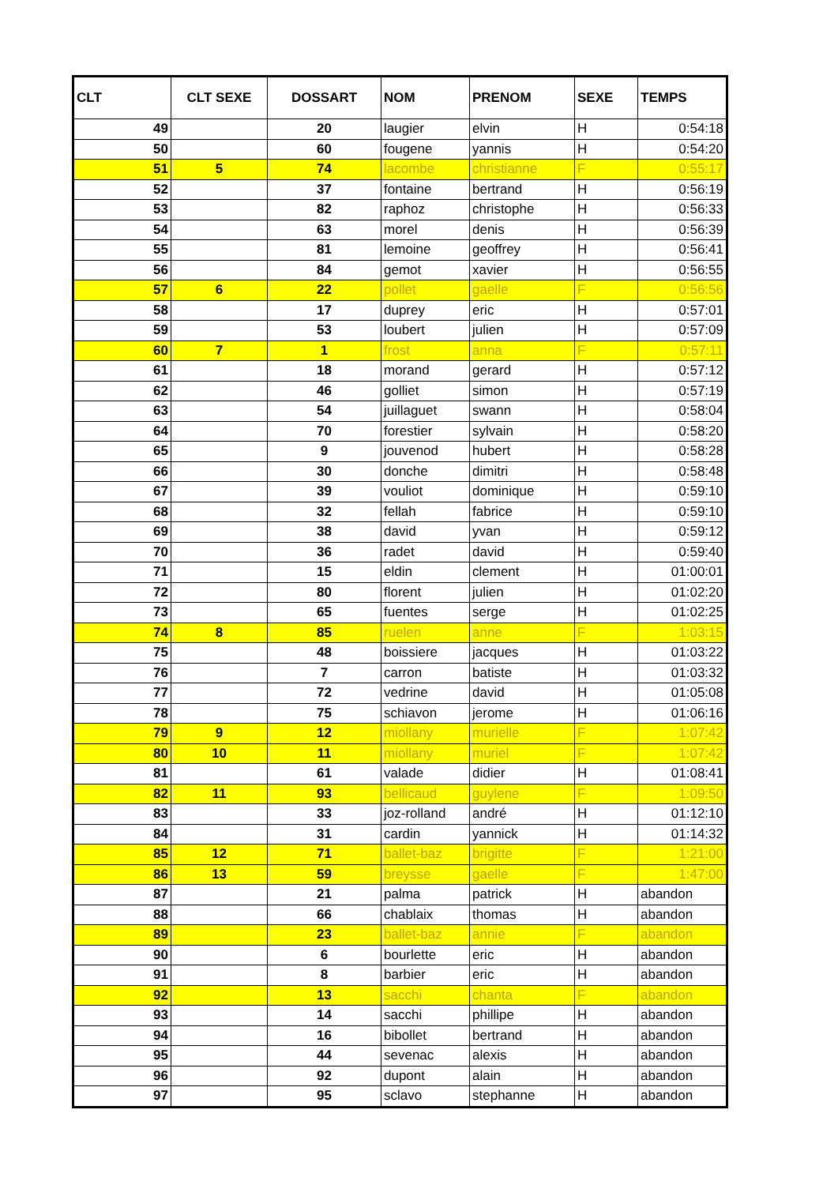| CLT | CLT SEXE | DOSSART | NOM | PRENOM | SEXE | TEMPS |
| --- | --- | --- | --- | --- | --- | --- |
| 49 | | 20 | laugier | elvin | H | 0:54:18 |
| 50 | | 60 | fougene | yannis | H | 0:54:20 |
| 51 | 5 | 74 | lacombe | christianne | F | 0:55:17 |
| 52 | | 37 | fontaine | bertrand | H | 0:56:19 |
| 53 | | 82 | raphoz | christophe | H | 0:56:33 |
| 54 | | 63 | morel | denis | H | 0:56:39 |
| 55 | | 81 | lemoine | geoffrey | H | 0:56:41 |
| 56 | | 84 | gemot | xavier | H | 0:56:55 |
| 57 | 6 | 22 | pollet | gaelle | F | 0:56:56 |
| 58 | | 17 | duprey | eric | H | 0:57:01 |
| 59 | | 53 | loubert | julien | H | 0:57:09 |
| 60 | 7 | 1 | frost | anna | F | 0:57:11 |
| 61 | | 18 | morand | gerard | H | 0:57:12 |
| 62 | | 46 | golliet | simon | H | 0:57:19 |
| 63 | | 54 | juillaguet | swann | H | 0:58:04 |
| 64 | | 70 | forestier | sylvain | H | 0:58:20 |
| 65 | | 9 | jouvenod | hubert | H | 0:58:28 |
| 66 | | 30 | donche | dimitri | H | 0:58:48 |
| 67 | | 39 | vouliot | dominique | H | 0:59:10 |
| 68 | | 32 | fellah | fabrice | H | 0:59:10 |
| 69 | | 38 | david | yvan | H | 0:59:12 |
| 70 | | 36 | radet | david | H | 0:59:40 |
| 71 | | 15 | eldin | clement | H | 01:00:01 |
| 72 | | 80 | florent | julien | H | 01:02:20 |
| 73 | | 65 | fuentes | serge | H | 01:02:25 |
| 74 | 8 | 85 | ruelen | anne | F | 1:03:15 |
| 75 | | 48 | boissiere | jacques | H | 01:03:22 |
| 76 | | 7 | carron | batiste | H | 01:03:32 |
| 77 | | 72 | vedrine | david | H | 01:05:08 |
| 78 | | 75 | schiavon | jerome | H | 01:06:16 |
| 79 | 9 | 12 | miollany | murielle | F | 1:07:42 |
| 80 | 10 | 11 | miollany | muriel | F | 1:07:42 |
| 81 | | 61 | valade | didier | H | 01:08:41 |
| 82 | 11 | 93 | bellicaud | guylene | F | 1:09:50 |
| 83 | | 33 | joz-rolland | andré | H | 01:12:10 |
| 84 | | 31 | cardin | yannick | H | 01:14:32 |
| 85 | 12 | 71 | ballet-baz | brigitte | F | 1:21:00 |
| 86 | 13 | 59 | breysse | gaelle | F | 1:47:00 |
| 87 | | 21 | palma | patrick | H | abandon |
| 88 | | 66 | chablaix | thomas | H | abandon |
| 89 | | 23 | ballet-baz | annie | F | abandon |
| 90 | | 6 | bourlette | eric | H | abandon |
| 91 | | 8 | barbier | eric | H | abandon |
| 92 | | 13 | sacchi | chanta | F | abandon |
| 93 | | 14 | sacchi | phillipe | H | abandon |
| 94 | | 16 | bibollet | bertrand | H | abandon |
| 95 | | 44 | sevenac | alexis | H | abandon |
| 96 | | 92 | dupont | alain | H | abandon |
| 97 | | 95 | sclavo | stephanne | H | abandon |